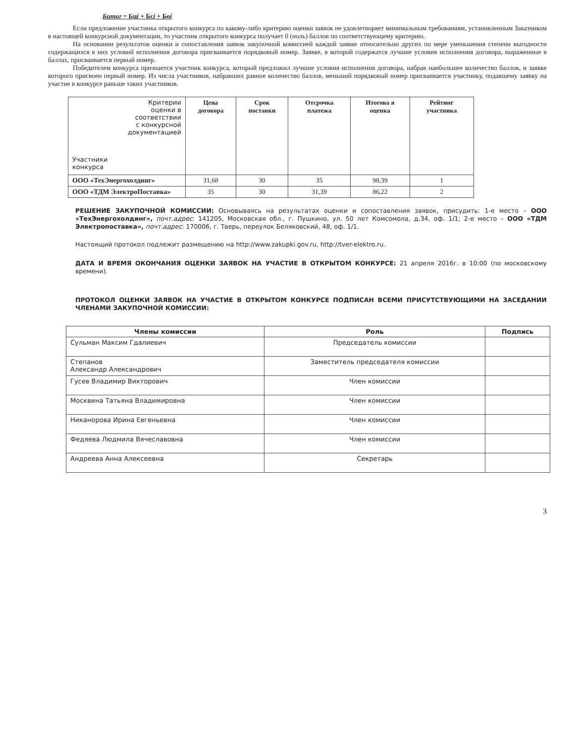Битог = Бцi + Бсi + Боi
Если предложение участника открытого конкурса по какому-либо критерию оценки заявок не удовлетворяет минимальным требованиям, установленным Заказчиком в настоящей конкурсной документации, то участник открытого конкурса получает 0 (ноль) баллов по соответствующему критерию.
На основании результатов оценки и сопоставления заявок закупочной комиссией каждой заявке относительно других по мере уменьшения степени выгодности содержащихся в них условий исполнения договора присваивается порядковый номер. Заявке, в которой содержатся лучшие условия исполнения договора, выраженные в баллах, присваивается первый номер.
Победителем конкурса признается участник конкурса, который предложил лучшие условия исполнения договора, набрав наибольшее количество баллов, и заявке которого присвоен первый номер. Из числа участников, набравших равное количество баллов, меньший порядковый номер присваивается участнику, подавшему заявку на участие в конкурсе раньше таких участников.
| Критерии оценки в соответствии с конкурсной документацией Участники конкурса | Цена договора | Срок поставки | Отсрочка платежа | Итогова я оценка | Рейтинг участника |
| --- | --- | --- | --- | --- | --- |
| ООО «ТехЭнергохолдинг» | 31,68 | 30 | 35 | 98,39 | 1 |
| ООО «ТДМ ЭлектроПоставка» | 35 | 30 | 31,39 | 86,22 | 2 |
РЕШЕНИЕ ЗАКУПОЧНОЙ КОМИССИИ: Основываясь на результатах оценки и сопоставления заявок, присудить: 1-е место – ООО «ТехЭнергохолдинг», почт.адрес: 141205, Московская обл., г. Пушкино, ул. 50 лет Комсомола, д.34, оф. 1/1; 2-е место – ООО «ТДМ Электропоставка», почт.адрес: 170006, г. Тверь, переулок Беляковский, 48, оф. 1/1.
Настоящий протокол подлежит размещению на http://www.zakupki.gov.ru, http://tver-elektro.ru.
ДАТА И ВРЕМЯ ОКОНЧАНИЯ ОЦЕНКИ ЗАЯВОК НА УЧАСТИЕ В ОТКРЫТОМ КОНКУРСЕ: 21 апреля 2016г. в 10:00 (по московскому времени).
ПРОТОКОЛ ОЦЕНКИ ЗАЯВОК НА УЧАСТИЕ В ОТКРЫТОМ КОНКУРСЕ ПОДПИСАН ВСЕМИ ПРИСУТСТВУЮЩИМИ НА ЗАСЕДАНИИ ЧЛЕНАМИ ЗАКУПОЧНОЙ КОМИССИИ:
| Члены комиссии | Роль | Подпись |
| --- | --- | --- |
| Сульман Максим Гдалиевич | Председатель комиссии | |
| Степанов Александр Александрович | Заместитель председателя комиссии | |
| Гусев Владимир Викторович | Член комиссии | |
| Москвина Татьяна Владимировна | Член комиссии | |
| Никанорова Ирина Евгеньевна | Член комиссии | |
| Федяева Людмила Вячеславовна | Член комиссии | |
| Андреева Анна Алексеевна | Секретарь | |
3